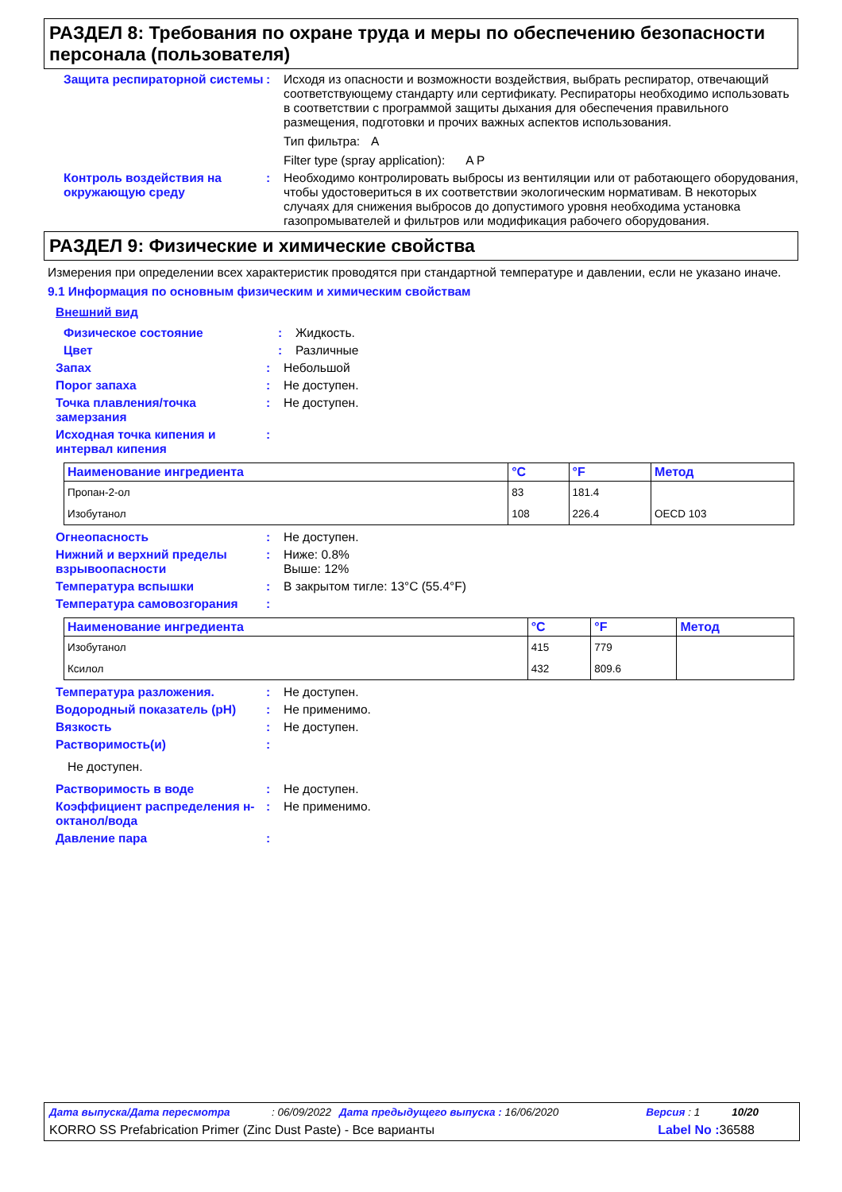РАЗДЕЛ 8: Требования по охране труда и меры по обеспечению безопасности персонала (пользователя)
Защита респираторной системы
: Исходя из опасности и возможности воздействия, выбрать респиратор, отвечающий соответствующему стандарту или сертификату. Респираторы необходимо использовать в соответствии с программой защиты дыхания для обеспечения правильного размещения, подготовки и прочих важных аспектов использования.
Тип фильтра: A
Filter type (spray application): A P
Контроль воздействия на окружающую среду
: Необходимо контролировать выбросы из вентиляции или от работающего оборудования, чтобы удостовериться в их соответствии экологическим нормативам. В некоторых случаях для снижения выбросов до допустимого уровня необходима установка газопромывателей и фильтров или модификация рабочего оборудования.
РАЗДЕЛ 9: Физические и химические свойства
Измерения при определении всех характеристик проводятся при стандартной температуре и давлении, если не указано иначе.
9.1 Информация по основным физическим и химическим свойствам
Внешний вид
Физическое состояние : Жидкость.
Цвет : Различные
Запах : Небольшой
Порог запаха : Не доступен.
Точка плавления/точка замерзания
: Не доступен.
Исходная точка кипения и интервал кипения
:
| Наименование ингредиента | °C | °F | Метод |
| --- | --- | --- | --- |
| Пропан-2-ол | 83 | 181.4 | |
| Изобутанол | 108 | 226.4 | OECD 103 |
Огнеопасность : Не доступен.
Нижний и верхний пределы взрывоопасности
: Ниже: 0.8%
Выше: 12%
Температура вспышки : В закрытом тигле: 13°C (55.4°F)
Температура самовозгорания :
| Наименование ингредиента | °C | °F | Метод |
| --- | --- | --- | --- |
| Изобутанол | 415 | 779 | |
| Ксилол | 432 | 809.6 | |
Температура разложения. : Не доступен.
Водородный показатель (pH) : Не применимо.
Вязкость : Не доступен.
Растворимость(и) :
Не доступен.
Растворимость в воде : Не доступен.
Коэффициент распределения н-октанол/вода
: Не применимо.
Давление пара :
Дата выпуска/Дата пересмотра: 06/09/2022 Дата предыдущего выпуска : 16/06/2020 Версия : 1 10/20
KORRO SS Prefabrication Primer (Zinc Dust Paste) - Все варианты Label No : 36588